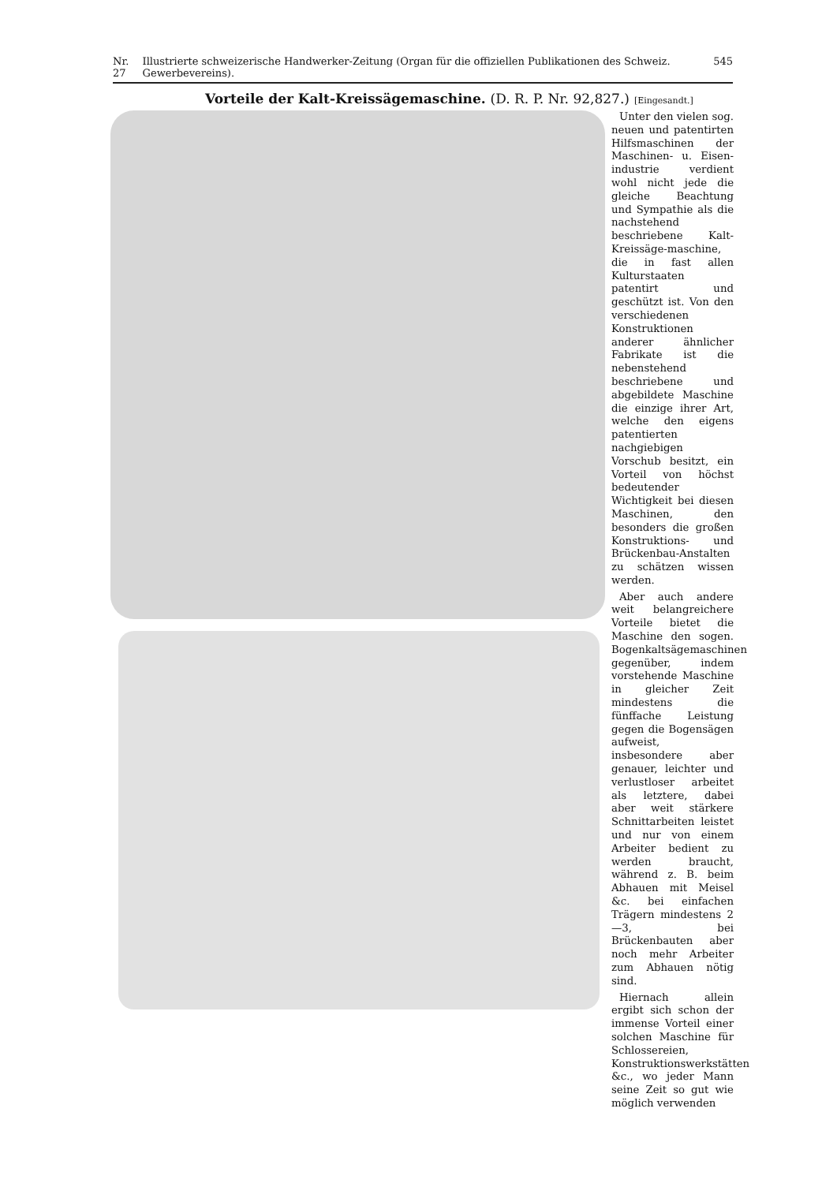Nr. 27 Illustrierte schweizerische Handwerker-Zeitung (Organ für die offiziellen Publikationen des Schweiz. Gewerbevereins). 545
Vorteile der Kalt-Kreissägemaschine. (D. R. P. Nr. 92,827.) [Eingesandt.]
Unter den vielen sog. neuen und patentirten Hilfsmaschinen der Maschinen- u. Eisen-industrie verdient wohl nicht jede die gleiche Beachtung und Sympathie als die nachstehend beschriebene Kalt-Kreissäge-maschine, die in fast allen Kulturstaaten patentirt und geschützt ist. Von den verschiedenen Konstruktionen anderer ähnlicher Fabrikate ist die nebenstehend beschriebene und abgebildete Maschine die einzige ihrer Art, welche den eigens patentierten nachgiebigen Vorschub besitzt, ein Vorteil von höchst bedeutender Wichtigkeit bei diesen Maschinen, den besonders die großen Konstruktions- und Brückenbau-Anstalten zu schätzen wissen werden.
Aber auch andere weit belangreichere Vorteile bietet die Maschine den sogen. Bogenkaltsägemaschinen gegenüber, indem vorstehende Maschine in gleicher Zeit mindestens die fünffache Leistung gegen die Bogensägen aufweist, insbesondere aber genauer, leichter und verlustloser arbeitet als letztere, dabei aber weit stärkere Schnittarbeiten leistet und nur von einem Arbeiter bedient zu werden braucht, während z. B. beim Abhauen mit Meisel &c. bei einfachen Trägern mindestens 2—3, bei Brückenbauten aber noch mehr Arbeiter zum Abhauen nötig sind.
Hiernach allein ergibt sich schon der immense Vorteil einer solchen Maschine für Schlossereien, Konstruktionswerkstätten &c., wo jeder Mann seine Zeit so gut wie möglich verwenden